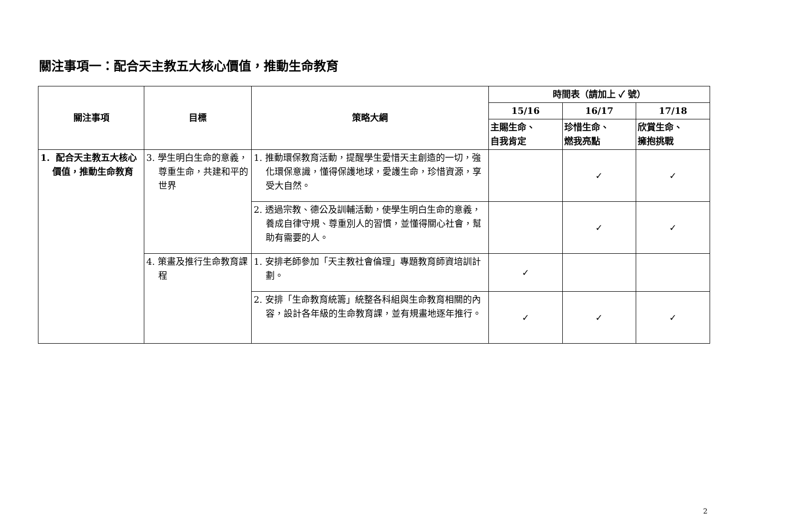關注事項一：配合天主教五大核心價值，推動生命教育
| 關注事項 | 目標 | 策略大綱 | 時間表（請加上 ✓ 號） | | |
| --- | --- | --- | --- | --- | --- |
| | | | 15/16 | 16/17 | 17/18 |
| | | | 主賜生命、 自我肯定 | 珍惜生命、 燃我亮點 | 欣賞生命、 擁抱挑戰 |
| 1. 配合天主教五大核心價值，推動生命教育 | 3. 學生明白生命的意義，尊重生命，共建和平的世界 | 1. 推動環保教育活動，提醒學生愛惜天主創造的一切，強化環保意識，懂得保護地球，愛護生命，珍惜資源，享受大自然。 | | ✓ | ✓ |
| | | 2. 透過宗教、德公及訓輔活動，使學生明白生命的意義，養成自律守規、尊重別人的習慣，並懂得關心社會，幫助有需要的人。 | | ✓ | ✓ |
| | 4. 策畫及推行生命教育課程 | 1. 安排老師參加「天主教社會倫理」專題教育師資培訓計劃。 | ✓ | | |
| | | 2. 安排「生命教育統籌」統整各科組與生命教育相關的內容，設計各年級的生命教育課，並有規畫地逐年推行。 | ✓ | ✓ | ✓ |
2